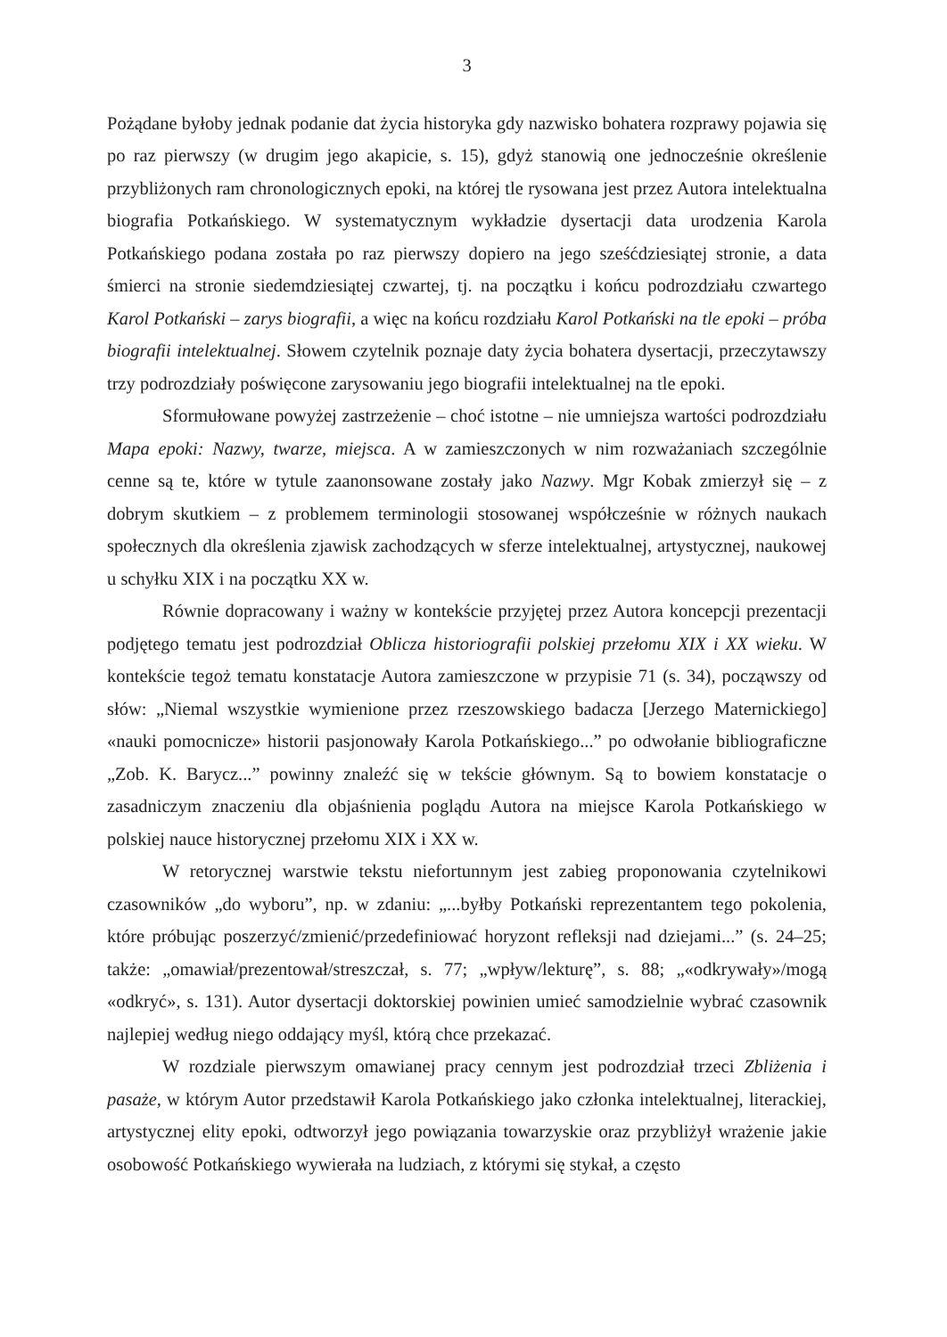3
Pożądane byłoby jednak podanie dat życia historyka gdy nazwisko bohatera rozprawy pojawia się po raz pierwszy (w drugim jego akapicie, s. 15), gdyż stanowią one jednocześnie określenie przybliżonych ram chronologicznych epoki, na której tle rysowana jest przez Autora intelektualna biografia Potkańskiego. W systematycznym wykładzie dysertacji data urodzenia Karola Potkańskiego podana została po raz pierwszy dopiero na jego sześćdziesiątej stronie, a data śmierci na stronie siedemdziesiątej czwartej, tj. na początku i końcu podrozdziału czwartego Karol Potkański – zarys biografii, a więc na końcu rozdziału Karol Potkański na tle epoki – próba biografii intelektualnej. Słowem czytelnik poznaje daty życia bohatera dysertacji, przeczytawszy trzy podrozdziały poświęcone zarysowaniu jego biografii intelektualnej na tle epoki.
Sformułowane powyżej zastrzeżenie – choć istotne – nie umniejsza wartości podrozdziału Mapa epoki: Nazwy, twarze, miejsca. A w zamieszczonych w nim rozważaniach szczególnie cenne są te, które w tytule zaanonsowane zostały jako Nazwy. Mgr Kobak zmierzył się – z dobrym skutkiem – z problemem terminologii stosowanej współcześnie w różnych naukach społecznych dla określenia zjawisk zachodzących w sferze intelektualnej, artystycznej, naukowej u schyłku XIX i na początku XX w.
Równie dopracowany i ważny w kontekście przyjętej przez Autora koncepcji prezentacji podjętego tematu jest podrozdział Oblicza historiografii polskiej przełomu XIX i XX wieku. W kontekście tegoż tematu konstatacje Autora zamieszczone w przypisie 71 (s. 34), począwszy od słów: „Niemal wszystkie wymienione przez rzeszowskiego badacza [Jerzego Maternickiego] «nauki pomocnicze» historii pasjonowały Karola Potkańskiego...” po odwołanie bibliograficzne „Zob. K. Barycz...” powinny znaleźć się w tekście głównym. Są to bowiem konstatacje o zasadniczym znaczeniu dla objaśnienia poglądu Autora na miejsce Karola Potkańskiego w polskiej nauce historycznej przełomu XIX i XX w.
W retorycznej warstwie tekstu niefortunnym jest zabieg proponowania czytelnikowi czasowników „do wyboru”, np. w zdaniu: „...byłby Potkański reprezentantem tego pokolenia, które próbując poszerzyć/zmienić/przedefiniować horyzont refleksji nad dziejami...” (s. 24–25; także: „omawiał/prezentował/streszczał, s. 77; „wpływ/lekturę”, s. 88; „«odkrywały»/mogą «odkryć», s. 131). Autor dysertacji doktorskiej powinien umieć samodzielnie wybrać czasownik najlepiej według niego oddający myśl, którą chce przekazać.
W rozdziale pierwszym omawianej pracy cennym jest podrozdział trzeci Zbliżenia i pasaże, w którym Autor przedstawił Karola Potkańskiego jako członka intelektualnej, literackiej, artystycznej elity epoki, odtworzył jego powiązania towarzyskie oraz przybliżył wrażenie jakie osobowość Potkańskiego wywierała na ludziach, z którymi się stykał, a często